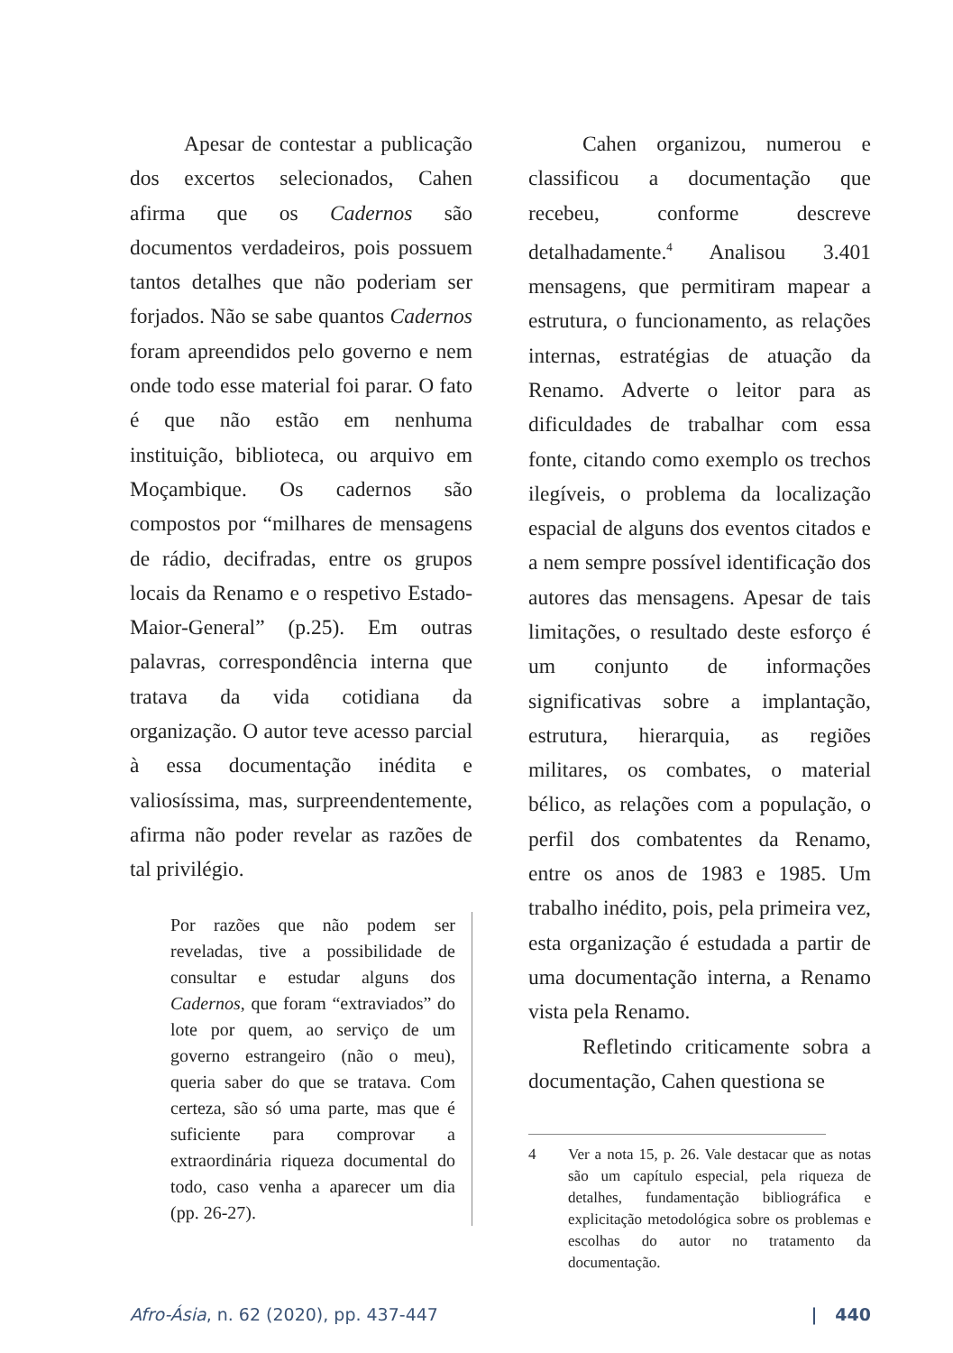Apesar de contestar a publicação dos excertos selecionados, Cahen afirma que os Cadernos são documentos verdadeiros, pois possuem tantos detalhes que não poderiam ser forjados. Não se sabe quantos Cadernos foram apreendidos pelo governo e nem onde todo esse material foi parar. O fato é que não estão em nenhuma instituição, biblioteca, ou arquivo em Moçambique. Os cadernos são compostos por “milhares de mensagens de rádio, decifradas, entre os grupos locais da Renamo e o respetivo Estado-Maior-General” (p.25). Em outras palavras, correspondência interna que tratava da vida cotidiana da organização. O autor teve acesso parcial à essa documentação inédita e valiosíssima, mas, surpreendentemente, afirma não poder revelar as razões de tal privilégio.
Por razões que não podem ser reveladas, tive a possibilidade de consultar e estudar alguns dos Cadernos, que foram “extraviados” do lote por quem, ao serviço de um governo estrangeiro (não o meu), queria saber do que se tratava. Com certeza, são só uma parte, mas que é suficiente para comprovar a extraordinária riqueza documental do todo, caso venha a aparecer um dia (pp. 26-27).
Cahen organizou, numerou e classificou a documentação que recebeu, conforme descreve detalhadamente.<sup>4</sup> Analisou 3.401 mensagens, que permitiram mapear a estrutura, o funcionamento, as relações internas, estratégias de atuação da Renamo. Adverte o leitor para as dificuldades de trabalhar com essa fonte, citando como exemplo os trechos ilegíveis, o problema da localização espacial de alguns dos eventos citados e a nem sempre possível identificação dos autores das mensagens. Apesar de tais limitações, o resultado deste esforço é um conjunto de informações significativas sobre a implantação, estrutura, hierarquia, as regiões militares, os combates, o material bélico, as relações com a população, o perfil dos combatentes da Renamo, entre os anos de 1983 e 1985. Um trabalho inédito, pois, pela primeira vez, esta organização é estudada a partir de uma documentação interna, a Renamo vista pela Renamo.
Refletindo criticamente sobra a documentação, Cahen questiona se
4 Ver a nota 15, p. 26. Vale destacar que as notas são um capítulo especial, pela riqueza de detalhes, fundamentação bibliográfica e explicitação metodológica sobre os problemas e escolhas do autor no tratamento da documentação.
Afro-Ásia, n. 62 (2020), pp. 437-447 | 440